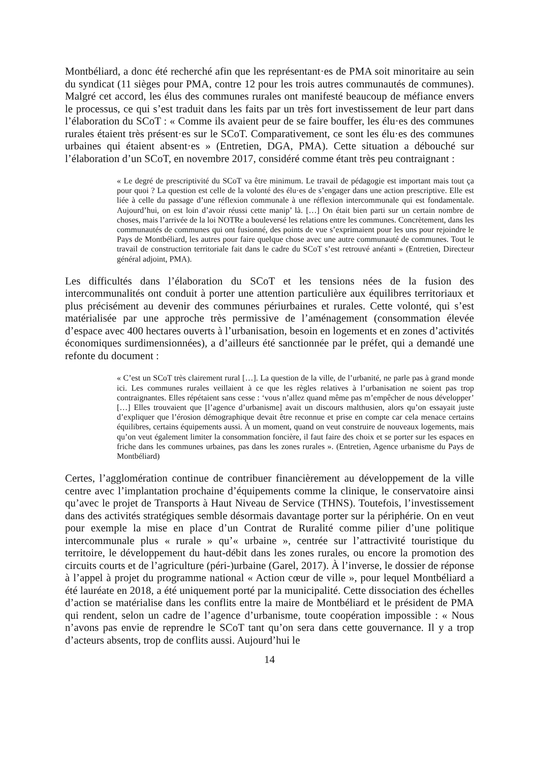Montbéliard, a donc été recherché afin que les représentant·es de PMA soit minoritaire au sein du syndicat (11 sièges pour PMA, contre 12 pour les trois autres communautés de communes). Malgré cet accord, les élus des communes rurales ont manifesté beaucoup de méfiance envers le processus, ce qui s’est traduit dans les faits par un très fort investissement de leur part dans l’élaboration du SCoT : « Comme ils avaient peur de se faire bouffer, les élu·es des communes rurales étaient très présent·es sur le SCoT. Comparativement, ce sont les élu·es des communes urbaines qui étaient absent·es » (Entretien, DGA, PMA). Cette situation a débouché sur l’élaboration d’un SCoT, en novembre 2017, considéré comme étant très peu contraignant :
« Le degré de prescriptivité du SCoT va être minimum. Le travail de pédagogie est important mais tout ça pour quoi ? La question est celle de la volonté des élu·es de s’engager dans une action prescriptive. Elle est liée à celle du passage d’une réflexion communale à une réflexion intercommunale qui est fondamentale. Aujourd’hui, on est loin d’avoir réussi cette manip’ là. […] On était bien parti sur un certain nombre de choses, mais l’arrivée de la loi NOTRe a bouleversé les relations entre les communes. Concrètement, dans les communautés de communes qui ont fusionné, des points de vue s’exprimaient pour les uns pour rejoindre le Pays de Montbéliard, les autres pour faire quelque chose avec une autre communauté de communes. Tout le travail de construction territoriale fait dans le cadre du SCoT s’est retrouvé anéanti » (Entretien, Directeur général adjoint, PMA).
Les difficultés dans l’élaboration du SCoT et les tensions nées de la fusion des intercommunalités ont conduit à porter une attention particulière aux équilibres territoriaux et plus précisément au devenir des communes périurbaines et rurales. Cette volonté, qui s’est matérialisée par une approche très permissive de l’aménagement (consommation élevée d’espace avec 400 hectares ouverts à l’urbanisation, besoin en logements et en zones d’activités économiques surdimensionnées), a d’ailleurs été sanctionnée par le préfet, qui a demandé une refonte du document :
« C’est un SCoT très clairement rural […]. La question de la ville, de l’urbanité, ne parle pas à grand monde ici. Les communes rurales veillaient à ce que les règles relatives à l’urbanisation ne soient pas trop contraignantes. Elles répétaient sans cesse : ‘vous n’allez quand même pas m’empêcher de nous développer’ […] Elles trouvaient que [l’agence d’urbanisme] avait un discours malthusien, alors qu’on essayait juste d’expliquer que l’érosion démographique devait être reconnue et prise en compte car cela menace certains équilibres, certains équipements aussi. À un moment, quand on veut construire de nouveaux logements, mais qu’on veut également limiter la consommation foncière, il faut faire des choix et se porter sur les espaces en friche dans les communes urbaines, pas dans les zones rurales ». (Entretien, Agence urbanisme du Pays de Montbéliard)
Certes, l’agglomération continue de contribuer financièrement au développement de la ville centre avec l’implantation prochaine d’équipements comme la clinique, le conservatoire ainsi qu’avec le projet de Transports à Haut Niveau de Service (THNS). Toutefois, l’investissement dans des activités stratégiques semble désormais davantage porter sur la périphérie. On en veut pour exemple la mise en place d’un Contrat de Ruralité comme pilier d’une politique intercommunale plus « rurale » qu’« urbaine », centrée sur l’attractivité touristique du territoire, le développement du haut-débit dans les zones rurales, ou encore la promotion des circuits courts et de l’agriculture (péri-)urbaine (Garel, 2017). À l’inverse, le dossier de réponse à l’appel à projet du programme national « Action cœur de ville », pour lequel Montbéliard a été lauréate en 2018, a été uniquement porté par la municipalité. Cette dissociation des échelles d’action se matérialise dans les conflits entre la maire de Montbéliard et le président de PMA qui rendent, selon un cadre de l’agence d’urbanisme, toute coopération impossible : « Nous n’avons pas envie de reprendre le SCoT tant qu’on sera dans cette gouvernance. Il y a trop d’acteurs absents, trop de conflits aussi. Aujourd’hui le
14